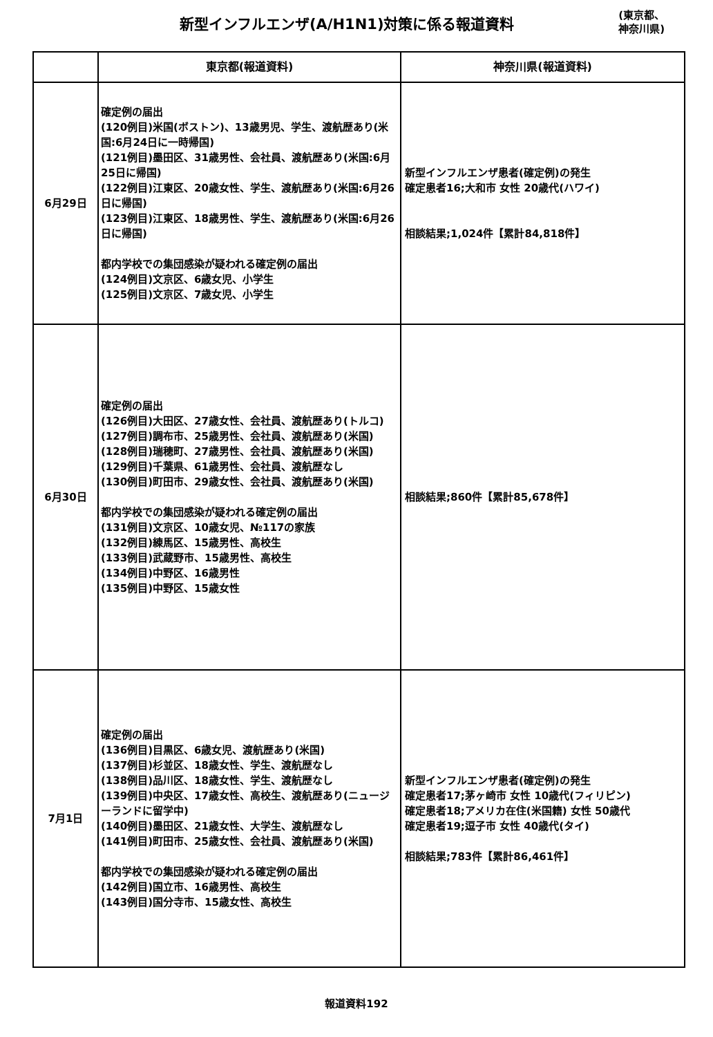新型インフルエンザ(A/H1N1)対策に係る報道資料
(東京都、
神奈川県)
| | 東京都(報道資料) | 神奈川県(報道資料) |
| --- | --- | --- |
| 6月29日 | 確定例の届出 (120例目)米国(ボストン)、13歳男児、学生、渡航歴あり(米国:6月24日に一時帰国) (121例目)墨田区、31歳男性、会社員、渡航歴あり(米国:6月25日に帰国) (122例目)江東区、20歳女性、学生、渡航歴あり(米国:6月26日に帰国) (123例目)江東区、18歳男性、学生、渡航歴あり(米国:6月26日に帰国) 都内学校での集団感染が疑われる確定例の届出 (124例目)文京区、6歳女児、小学生 (125例目)文京区、7歳女児、小学生 | 新型インフルエンザ患者(確定例)の発生 確定患者16;大和市 女性 20歳代(ハワイ) 相談結果;1,024件【累計84,818件】 |
| 6月30日 | 確定例の届出 (126例目)大田区、27歳女性、会社員、渡航歴あり(トルコ) (127例目)調布市、25歳男性、会社員、渡航歴あり(米国) (128例目)瑞穂町、27歳男性、会社員、渡航歴あり(米国) (129例目)千葉県、61歳男性、会社員、渡航歴なし (130例目)町田市、29歳女性、会社員、渡航歴あり(米国) 都内学校での集団感染が疑われる確定例の届出 (131例目)文京区、10歳女児、№117の家族 (132例目)練馬区、15歳男性、高校生 (133例目)武蔵野市、15歳男性、高校生 (134例目)中野区、16歳男性 (135例目)中野区、15歳女性 | 相談結果;860件【累計85,678件】 |
| 7月1日 | 確定例の届出 (136例目)目黒区、6歳女児、渡航歴あり(米国) (137例目)杉並区、18歳女性、学生、渡航歴なし (138例目)品川区、18歳女性、学生、渡航歴なし (139例目)中央区、17歳女性、高校生、渡航歴あり(ニュージーランドに留学中) (140例目)墨田区、21歳女性、大学生、渡航歴なし (141例目)町田市、25歳女性、会社員、渡航歴あり(米国) 都内学校での集団感染が疑われる確定例の届出 (142例目)国立市、16歳男性、高校生 (143例目)国分寺市、15歳女性、高校生 | 新型インフルエンザ患者(確定例)の発生 確定患者17;茅ヶ崎市 女性 10歳代(フィリピン) 確定患者18;アメリカ在住(米国籍) 女性 50歳代 確定患者19;逗子市 女性 40歳代(タイ) 相談結果;783件【累計86,461件】 |
報道資料192